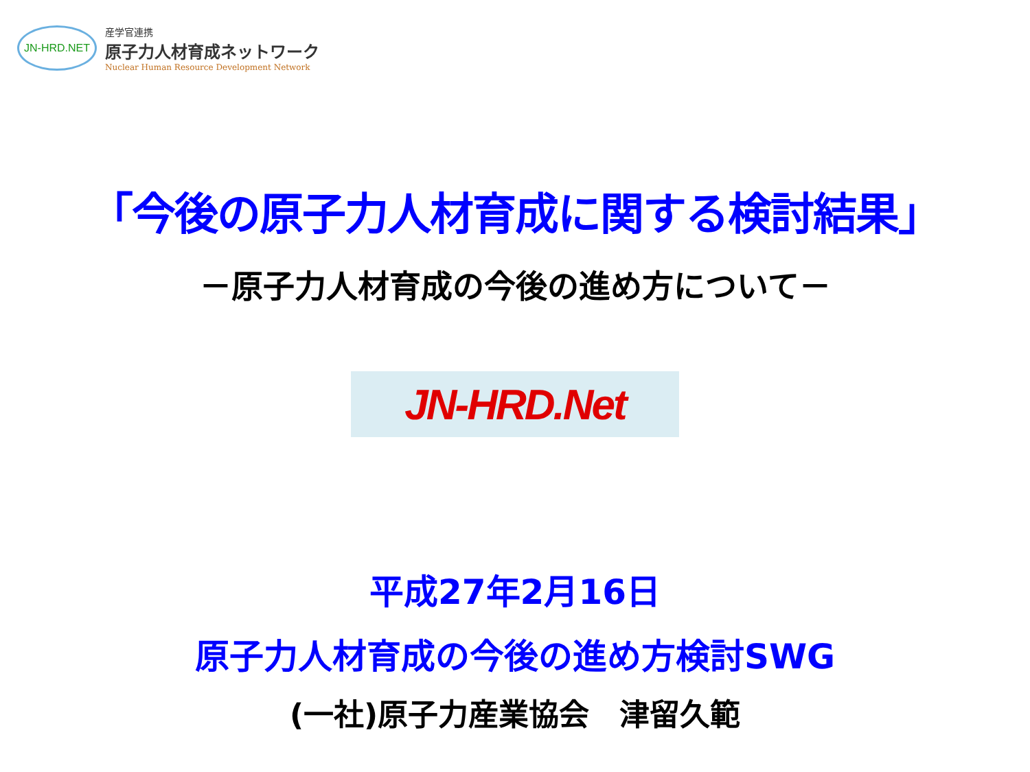JN-HRD.NET
産学官連携
原子力人材育成ネットワーク
Nuclear Human Resource Development Network
「今後の原子力人材育成に関する検討結果」
－原子力人材育成の今後の進め方について－
JN-HRD.Net
平成27年2月16日
原子力人材育成の今後の進め方検討SWG
(一社)原子力産業協会　津留久範